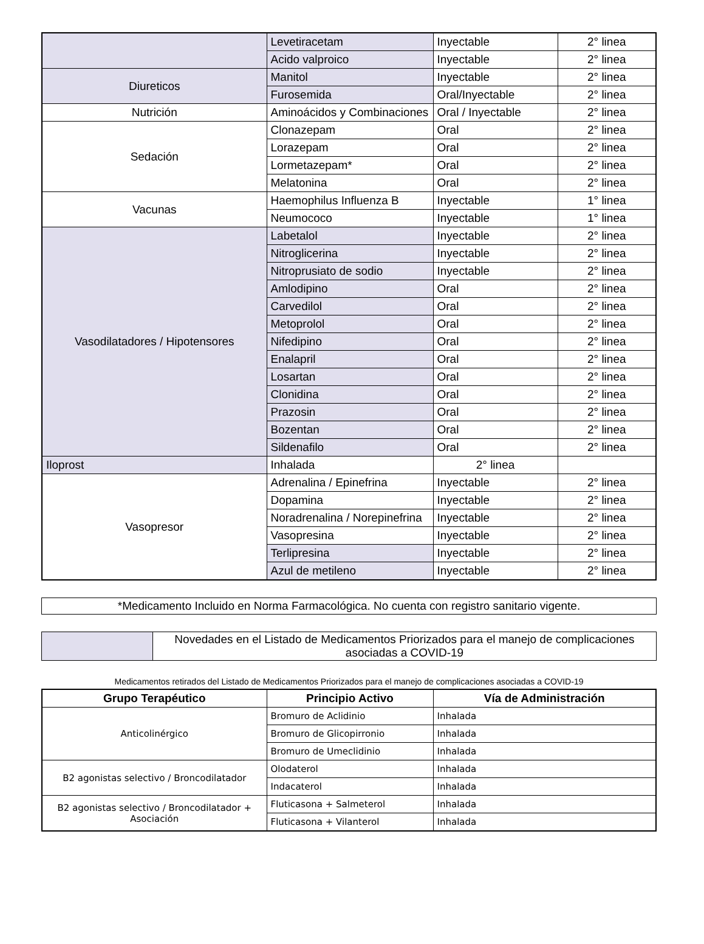| | Levetiracetam | Inyectable | 2° linea |
| | Acido valproico | Inyectable | 2° linea |
| Diureticos | Manitol | Inyectable | 2° linea |
| | Furosemida | Oral/Inyectable | 2° linea |
| Nutrición | Aminoácidos y Combinaciones | Oral / Inyectable | 2° linea |
| Sedación | Clonazepam | Oral | 2° linea |
| | Lorazepam | Oral | 2° linea |
| | Lormetazepam* | Oral | 2° linea |
| | Melatonina | Oral | 2° linea |
| Vacunas | Haemophilus Influenza B | Inyectable | 1° linea |
| | Neumococo | Inyectable | 1° linea |
| Vasodilatadores / Hipotensores | Labetalol | Inyectable | 2° linea |
| | Nitroglicerina | Inyectable | 2° linea |
| | Nitroprusiato de sodio | Inyectable | 2° linea |
| | Amlodipino | Oral | 2° linea |
| | Carvedilol | Oral | 2° linea |
| | Metoprolol | Oral | 2° linea |
| | Nifedipino | Oral | 2° linea |
| | Enalapril | Oral | 2° linea |
| | Losartan | Oral | 2° linea |
| | Clonidina | Oral | 2° linea |
| | Prazosin | Oral | 2° linea |
| | Bozentan | Oral | 2° linea |
| | Sildenafilo | Oral | 2° linea |
| Iloprost | Inhalada | 2° linea | |
| Vasopresor | Adrenalina / Epinefrina | Inyectable | 2° linea |
| | Dopamina | Inyectable | 2° linea |
| | Noradrenalina / Norepinefrina | Inyectable | 2° linea |
| | Vasopresina | Inyectable | 2° linea |
| | Terlipresina | Inyectable | 2° linea |
| | Azul de metileno | Inyectable | 2° linea |
*Medicamento Incluido en Norma Farmacológica. No cuenta con registro sanitario vigente.
| | Novedades en el Listado de Medicamentos Priorizados para el manejo de complicaciones asociadas a COVID-19 |
Medicamentos retirados del Listado de Medicamentos Priorizados para el manejo de complicaciones asociadas a COVID-19
| Grupo Terapéutico | Principio Activo | Vía de Administración |
| --- | --- | --- |
| Anticolinérgico | Bromuro de Aclidinio | Inhalada |
| | Bromuro de Glicopirronio | Inhalada |
| | Bromuro de Umeclidinio | Inhalada |
| B2 agonistas selectivo / Broncodilatador | Olodaterol | Inhalada |
| | Indacaterol | Inhalada |
| B2 agonistas selectivo / Broncodilatador + Asociación | Fluticasona + Salmeterol | Inhalada |
| | Fluticasona + Vilanterol | Inhalada |